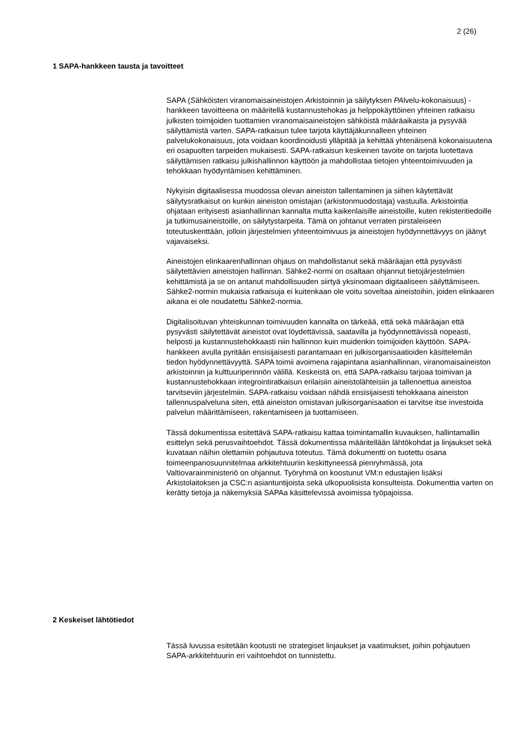2 (26)
1 SAPA-hankkeen tausta ja tavoitteet
SAPA (Sähköisten viranomaisaineistojen Arkistoinnin ja säilytyksen PAlvelu-kokonaisuus) -hankkeen tavoitteena on määritellä kustannustehokas ja helppokäyttöinen yhteinen ratkaisu julkisten toimijoiden tuottamien viranomaisaineistojen sähköistä määräaikaista ja pysyvää säilyttämistä varten. SAPA-ratkaisun tulee tarjota käyttäjäkunnalleen yhteinen palvelukokonaisuus, jota voidaan koordinoidusti ylläpitää ja kehittää yhtenäisenä kokonaisuutena eri osapuolten tarpeiden mukaisesti. SAPA-ratkaisun keskeinen tavoite on tarjota luotettava säilyttämisen ratkaisu julkishallinnon käyttöön ja mahdollistaa tietojen yhteentoimivuuden ja tehokkaan hyödyntämisen kehittäminen.
Nykyisin digitaalisessa muodossa olevan aineiston tallentaminen ja siihen käytettävät säilytysratkaisut on kunkin aineiston omistajan (arkistonmuodostaja) vastuulla. Arkistointia ohjataan erityisesti asianhallinnan kannalta mutta kaikenlaisille aineistoille, kuten rekisteritiedoille ja tutkimusaineistoille, on säilytystarpeita. Tämä on johtanut verraten pirstaleiseen toteutuskenttään, jolloin järjestelmien yhteentoimivuus ja aineistojen hyödynnettävyys on jäänyt vajavaiseksi.
Aineistojen elinkaarenhallinnan ohjaus on mahdollistanut sekä määräajan että pysyvästi säilytettävien aineistojen hallinnan. Sähke2-normi on osaltaan ohjannut tietojärjestelmien kehittämistä ja se on antanut mahdollisuuden siirtyä yksinomaan digitaaliseen säilyttämiseen. Sähke2-normin mukaisia ratkaisuja ei kuitenkaan ole voitu soveltaa aineistoihin, joiden elinkaaren aikana ei ole noudatettu Sähke2-normia.
Digitalisoituvan yhteiskunnan toimivuuden kannalta on tärkeää, että sekä määräajan että pysyvästi säilytettävät aineistot ovat löydettävissä, saatavilla ja hyödynnettävissä nopeasti, helposti ja kustannustehokkaasti niin hallinnon kuin muidenkin toimijoiden käyttöön. SAPA-hankkeen avulla pyritään ensisijaisesti parantamaan eri julkisorganisaatioiden käsittelemän tiedon hyödynnettävyyttä. SAPA toimii avoimena rajapintana asianhallinnan, viranomaisaineiston arkistoinnin ja kulttuuriperinnön välillä. Keskeistä on, että SAPA-ratkaisu tarjoaa toimivan ja kustannustehokkaan integrointiratkaisun erilaisiin aineistolähteisiin ja tallennettua aineistoa tarvitseviin järjestelmiin. SAPA-ratkaisu voidaan nähdä ensisijaisesti tehokkaana aineiston tallennuspalveluna siten, että aineiston omistavan julkisorganisaation ei tarvitse itse investoida palvelun määrittämiseen, rakentamiseen ja tuottamiseen.
Tässä dokumentissa esitettävä SAPA-ratkaisu kattaa toimintamallin kuvauksen, hallintamallin esittelyn sekä perusvaihtoehdot. Tässä dokumentissa määritellään lähtökohdat ja linjaukset sekä kuvataan näihin olettamiin pohjautuva toteutus. Tämä dokumentti on tuotettu osana toimeenpanosuunnitelmaa arkkitehtuuriin keskittyneessä pienryhmässä, jota Valtiovarainministeriö on ohjannut. Työryhmä on koostunut VM:n edustajien lisäksi Arkistolaitoksen ja CSC:n asiantuntijoista sekä ulkopuolisista konsulteista. Dokumenttia varten on kerätty tietoja ja näkemyksiä SAPAa käsittelevissä avoimissa työpajoissa.
2 Keskeiset lähtötiedot
Tässä luvussa esitetään kootusti ne strategiset linjaukset ja vaatimukset, joihin pohjautuen SAPA-arkkitehtuurin eri vaihtoehdot on tunnistettu.